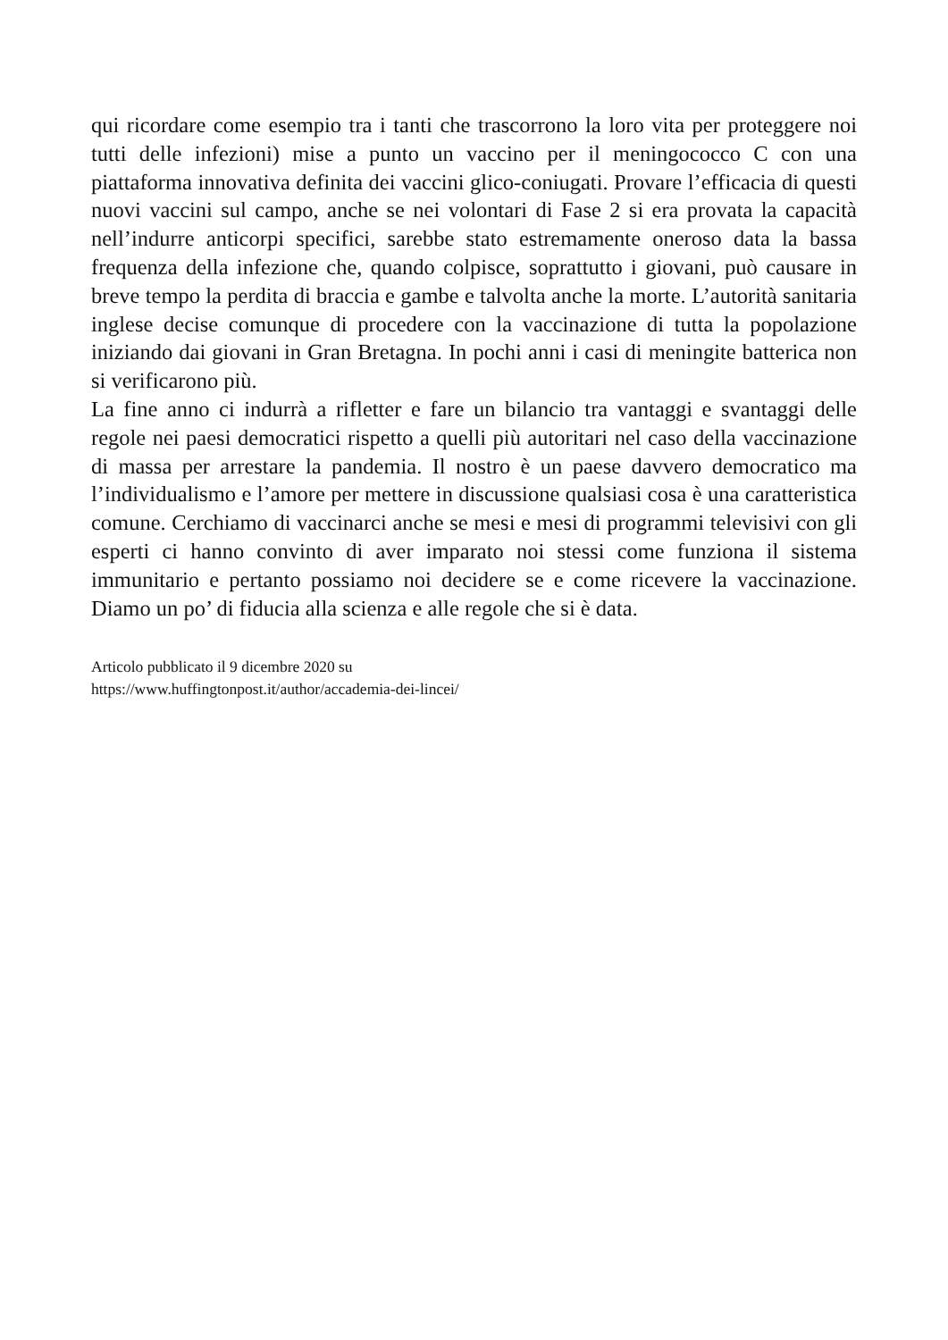qui ricordare come esempio tra i tanti che trascorrono la loro vita per proteggere noi tutti delle infezioni) mise a punto un vaccino per il meningococco C con una piattaforma innovativa definita dei vaccini glico-coniugati. Provare l’efficacia di questi nuovi vaccini sul campo, anche se nei volontari di Fase 2 si era provata la capacità nell’indurre anticorpi specifici, sarebbe stato estremamente oneroso data la bassa frequenza della infezione che, quando colpisce, soprattutto i giovani, può causare in breve tempo la perdita di braccia e gambe e talvolta anche la morte. L’autorità sanitaria inglese decise comunque di procedere con la vaccinazione di tutta la popolazione iniziando dai giovani in Gran Bretagna. In pochi anni i casi di meningite batterica non si verificarono più.
La fine anno ci indurrà a rifletter e fare un bilancio tra vantaggi e svantaggi delle regole nei paesi democratici rispetto a quelli più autoritari nel caso della vaccinazione di massa per arrestare la pandemia. Il nostro è un paese davvero democratico ma l’individualismo e l’amore per mettere in discussione qualsiasi cosa è una caratteristica comune. Cerchiamo di vaccinarci anche se mesi e mesi di programmi televisivi con gli esperti ci hanno convinto di aver imparato noi stessi come funziona il sistema immunitario e pertanto possiamo noi decidere se e come ricevere la vaccinazione. Diamo un po’ di fiducia alla scienza e alle regole che si è data.
Articolo pubblicato il 9 dicembre 2020 su
https://www.huffingtonpost.it/author/accademia-dei-lincei/